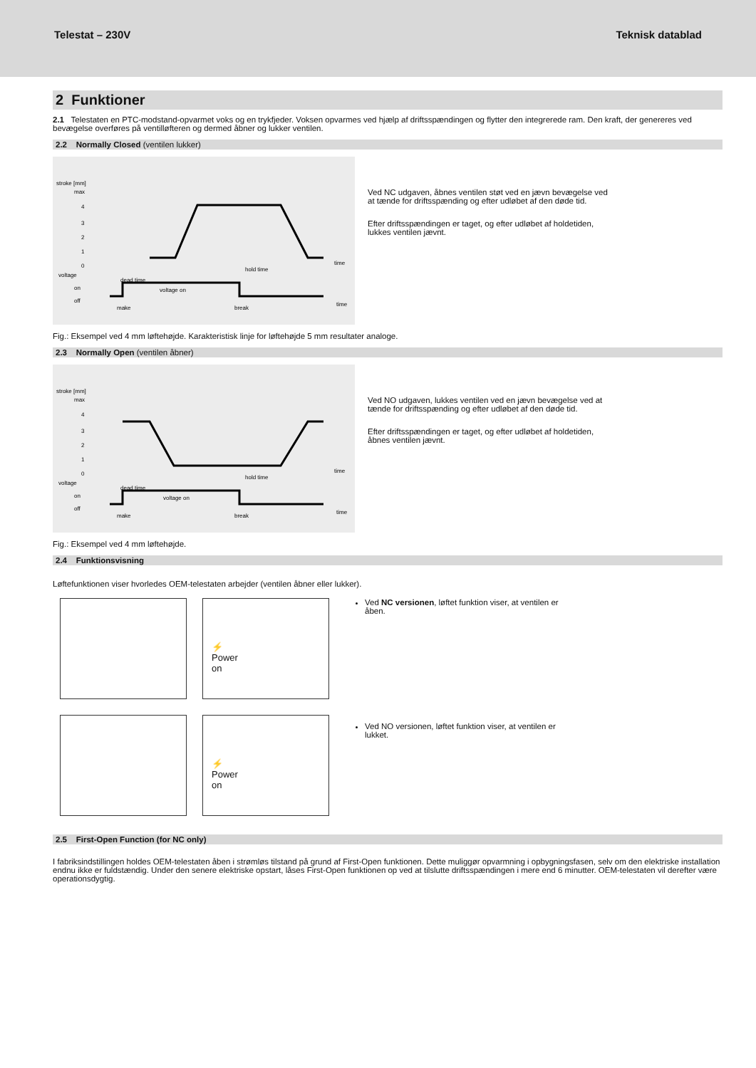Telestat – 230V Teknisk datablad
2 Funktioner
2.1 Telestaten en PTC-modstand-opvarmet voks og en trykfjeder. Voksen opvarmes ved hjælp af driftsspændingen og flytter den integrerede ram. Den kraft, der genereres ved bevægelse overføres på ventilløfteren og dermed åbner og lukker ventilen.
2.2 Normally Closed (ventilen lukker)
stroke [mm]
max
4
3
2
1
0
voltage
on
off
dead time
hold time
time
voltage on
make
break
time
Ved NC udgaven, åbnes ventilen støt ved en jævn bevægelse ved at tænde for driftsspænding og efter udløbet af den døde tid.
Efter driftsspændingen er taget, og efter udløbet af holdetiden, lukkes ventilen jævnt.
Fig.: Eksempel ved 4 mm løftehøjde. Karakteristisk linje for løftehøjde 5 mm resultater analoge.
2.3 Normally Open (ventilen åbner)
stroke [mm]
max
4
3
2
1
0
voltage
on
off
dead time
hold time
time
voltage on
make
break
time
Ved NO udgaven, lukkes ventilen ved en jævn bevægelse ved at tænde for driftsspænding og efter udløbet af den døde tid.
Efter driftsspændingen er taget, og efter udløbet af holdetiden, åbnes ventilen jævnt.
Fig.: Eksempel ved 4 mm løftehøjde.
2.4 Funktionsvisning
Løftefunktionen viser hvorledes OEM-telestaten arbejder (ventilen åbner eller lukker).
⚡
Power
on
⚡
Power
on
Ved NC versionen, løftet funktion viser, at ventilen er åben.
Ved NO versionen, løftet funktion viser, at ventilen er lukket.
2.5 First-Open Function (for NC only)
I fabriksindstillingen holdes OEM-telestaten åben i strømløs tilstand på grund af First-Open funktionen. Dette muliggør opvarmning i opbygningsfasen, selv om den elektriske installation endnu ikke er fuldstændig. Under den senere elektriske opstart, låses First-Open funktionen op ved at tilslutte driftsspændingen i mere end 6 minutter. OEM-telestaten vil derefter være operationsdygtig.